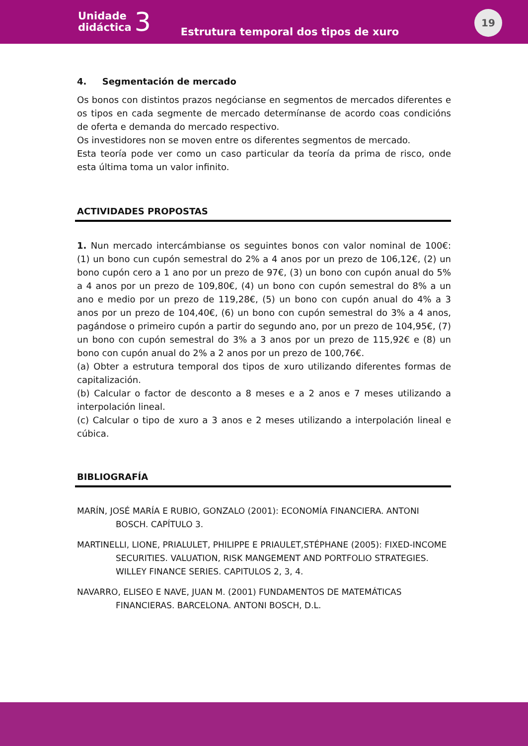Unidade
didáctica
3
Estrutura temporal dos tipos de xuro
19
4. Segmentación de mercado
Os bonos con distintos prazos negócianse en segmentos de mercados diferentes e os tipos en cada segmente de mercado determínanse de acordo coas condicións de oferta e demanda do mercado respectivo.
Os investidores non se moven entre os diferentes segmentos de mercado.
Esta teoría pode ver como un caso particular da teoría da prima de risco, onde esta última toma un valor infinito.
ACTIVIDADES PROPOSTAS
1. Nun mercado intercámbianse os seguintes bonos con valor nominal de 100€: (1) un bono cun cupón semestral do 2% a 4 anos por un prezo de 106,12€, (2) un bono cupón cero a 1 ano por un prezo de 97€, (3) un bono con cupón anual do 5% a 4 anos por un prezo de 109,80€, (4) un bono con cupón semestral do 8% a un ano e medio por un prezo de 119,28€, (5) un bono con cupón anual do 4% a 3 anos por un prezo de 104,40€, (6) un bono con cupón semestral do 3% a 4 anos, pagándose o primeiro cupón a partir do segundo ano, por un prezo de 104,95€, (7) un bono con cupón semestral do 3% a 3 anos por un prezo de 115,92€ e (8) un bono con cupón anual do 2% a 2 anos por un prezo de 100,76€.
(a) Obter a estrutura temporal dos tipos de xuro utilizando diferentes formas de capitalización.
(b) Calcular o factor de desconto a 8 meses e a 2 anos e 7 meses utilizando a interpolación lineal.
(c) Calcular o tipo de xuro a 3 anos e 2 meses utilizando a interpolación lineal e cúbica.
BIBLIOGRAFÍA
MARÍN, JOSÉ MARÍA E RUBIO, GONZALO (2001): ECONOMÍA FINANCIERA. ANTONI BOSCH. CAPÍTULO 3.
MARTINELLI, LIONE, PRIALULET, PHILIPPE E PRIAULET,STÉPHANE (2005): FIXED-INCOME SECURITIES. VALUATION, RISK MANGEMENT AND PORTFOLIO STRATEGIES. WILLEY FINANCE SERIES. CAPITULOS 2, 3, 4.
NAVARRO, ELISEO E NAVE, JUAN M. (2001) FUNDAMENTOS DE MATEMÁTICAS FINANCIERAS. BARCELONA. ANTONI BOSCH, D.L.